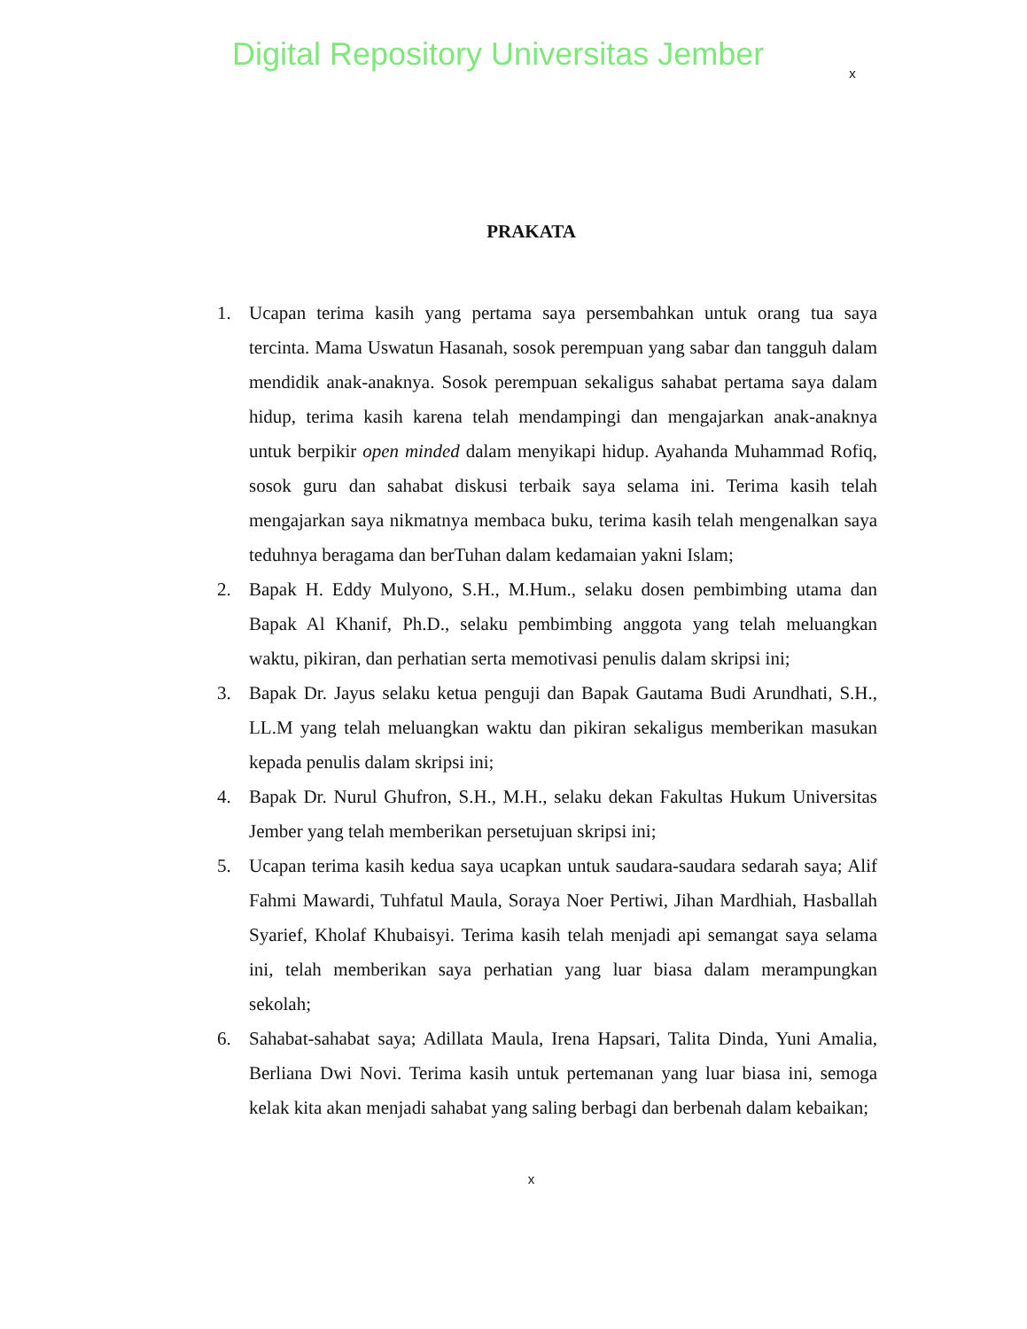Digital Repository Universitas Jember
x
PRAKATA
1. Ucapan terima kasih yang pertama saya persembahkan untuk orang tua saya tercinta. Mama Uswatun Hasanah, sosok perempuan yang sabar dan tangguh dalam mendidik anak-anaknya. Sosok perempuan sekaligus sahabat pertama saya dalam hidup, terima kasih karena telah mendampingi dan mengajarkan anak-anaknya untuk berpikir open minded dalam menyikapi hidup. Ayahanda Muhammad Rofiq, sosok guru dan sahabat diskusi terbaik saya selama ini. Terima kasih telah mengajarkan saya nikmatnya membaca buku, terima kasih telah mengenalkan saya teduhnya beragama dan berTuhan dalam kedamaian yakni Islam;
2. Bapak H. Eddy Mulyono, S.H., M.Hum., selaku dosen pembimbing utama dan Bapak Al Khanif, Ph.D., selaku pembimbing anggota yang telah meluangkan waktu, pikiran, dan perhatian serta memotivasi penulis dalam skripsi ini;
3. Bapak Dr. Jayus selaku ketua penguji dan Bapak Gautama Budi Arundhati, S.H., LL.M yang telah meluangkan waktu dan pikiran sekaligus memberikan masukan kepada penulis dalam skripsi ini;
4. Bapak Dr. Nurul Ghufron, S.H., M.H., selaku dekan Fakultas Hukum Universitas Jember yang telah memberikan persetujuan skripsi ini;
5. Ucapan terima kasih kedua saya ucapkan untuk saudara-saudara sedarah saya; Alif Fahmi Mawardi, Tuhfatul Maula, Soraya Noer Pertiwi, Jihan Mardhiah, Hasballah Syarief, Kholaf Khubaisyi. Terima kasih telah menjadi api semangat saya selama ini, telah memberikan saya perhatian yang luar biasa dalam merampungkan sekolah;
6. Sahabat-sahabat saya; Adillata Maula, Irena Hapsari, Talita Dinda, Yuni Amalia, Berliana Dwi Novi. Terima kasih untuk pertemanan yang luar biasa ini, semoga kelak kita akan menjadi sahabat yang saling berbagi dan berbenah dalam kebaikan;
x